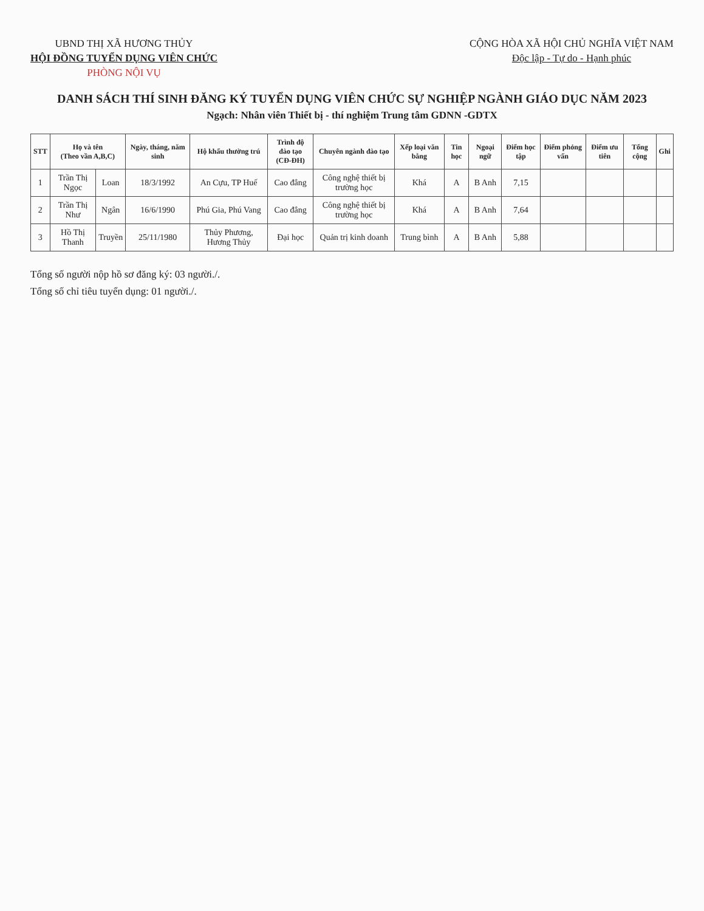UBND THỊ XÃ HƯƠNG THỦY
HỘI ĐỒNG TUYỂN DỤNG VIÊN CHỨC
PHÒNG NỘI VỤ
CỘNG HÒA XÃ HỘI CHỦ NGHĨA VIỆT NAM
Độc lập - Tự do - Hạnh phúc
DANH SÁCH THÍ SINH ĐĂNG KÝ TUYỂN DỤNG VIÊN CHỨC SỰ NGHIỆP NGÀNH GIÁO DỤC NĂM 2023
Ngạch: Nhân viên Thiết bị - thí nghiệm Trung tâm GDNN -GDTX
| STT | Họ và tên (Theo vần A,B,C) | | Ngày, tháng, năm sinh | Hộ khẩu thường trú | Trình độ đào tạo (CĐ-ĐH) | Chuyên ngành đào tạo | Xếp loại văn bằng | Tin học | Ngoại ngữ | Điểm học tập | Điểm phỏng vấn | Điểm ưu tiên | Tổng cộng | Ghi |
| --- | --- | --- | --- | --- | --- | --- | --- | --- | --- | --- | --- | --- | --- | --- |
| 1 | Trần Thị Ngọc | Loan | 18/3/1992 | An Cựu, TP Huế | Cao đẳng | Công nghệ thiết bị trường học | Khá | A | B Anh | 7,15 | | | | |
| 2 | Trần Thị Như | Ngân | 16/6/1990 | Phú Gia, Phú Vang | Cao đẳng | Công nghệ thiết bị trường học | Khá | A | B Anh | 7,64 | | | | |
| 3 | Hồ Thị Thanh | Truyền | 25/11/1980 | Thủy Phương, Hương Thủy | Đại học | Quản trị kinh doanh | Trung bình | A | B Anh | 5,88 | | | | |
Tổng số người nộp hồ sơ đăng ký: 03 người./.
Tổng số chỉ tiêu tuyển dụng: 01 người./.